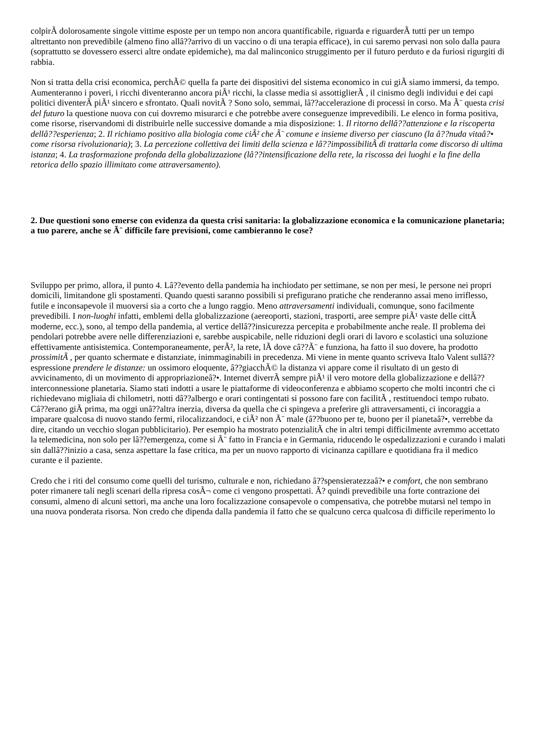colpirÃ dolorosamente singole vittime esposte per un tempo non ancora quantificabile, riguarda e riguarderÃ tutti per un tempo altrettanto non prevedibile (almeno fino allâ??arrivo di un vaccino o di una terapia efficace), in cui saremo pervasi non solo dalla paura (soprattutto se dovessero esserci altre ondate epidemiche), ma dal malinconico struggimento per il futuro perduto e da furiosi rigurgiti di rabbia.
Non si tratta della crisi economica, perchÃ© quella fa parte dei dispositivi del sistema economico in cui giÃ siamo immersi, da tempo. Aumenteranno i poveri, i ricchi diventeranno ancora piÃ¹ ricchi, la classe media si assottiglierÃ , il cinismo degli individui e dei capi politici diventerÃ piÃ¹ sincero e sfrontato. Quali novitÃ ? Sono solo, semmai, lâ??accelerazione di processi in corso. Ma Ã¨ questa crisi del futuro la questione nuova con cui dovremo misurarci e che potrebbe avere conseguenze imprevedibili. Le elenco in forma positiva, come risorse, riservandomi di distribuirle nelle successive domande a mia disposizione: 1. Il ritorno dellâ??attenzione e la riscoperta dellâ??esperienza; 2. Il richiamo positivo alla biologia come ciÃ² che Ã¨ comune e insieme diverso per ciascuno (la â??nuda vitaâ?• come risorsa rivoluzionaria); 3. La percezione collettiva dei limiti della scienza e lâ??impossibilitÃ di trattarla come discorso di ultima istanza; 4. La trasformazione profonda della globalizzazione (lâ??intensificazione della rete, la riscossa dei luoghi e la fine della retorica dello spazio illimitato come attraversamento).
2. Due questioni sono emerse con evidenza da questa crisi sanitaria: la globalizzazione economica e la comunicazione planetaria; a tuo parere, anche se Ã¨ difficile fare previsioni, come cambieranno le cose?
Sviluppo per primo, allora, il punto 4. Lâ??evento della pandemia ha inchiodato per settimane, se non per mesi, le persone nei propri domicili, limitandone gli spostamenti. Quando questi saranno possibili si prefigurano pratiche che renderanno assai meno irriflesso, futile e inconsapevole il muoversi sia a corto che a lungo raggio. Meno attraversamenti individuali, comunque, sono facilmente prevedibili. I non-luoghi infatti, emblemi della globalizzazione (aereoporti, stazioni, trasporti, aree sempre piÃ¹ vaste delle cittÃ moderne, ecc.), sono, al tempo della pandemia, al vertice dellâ??insicurezza percepita e probabilmente anche reale. Il problema dei pendolari potrebbe avere nelle differenziazioni e, sarebbe auspicabile, nelle riduzioni degli orari di lavoro e scolastici una soluzione effettivamente antisistemica. Contemporaneamente, perÃ², la rete, lÃ dove câ??Ã¨ e funziona, ha fatto il suo dovere, ha prodotto prossimitÃ , per quanto schermate e distanziate, inimmaginabili in precedenza. Mi viene in mente quanto scriveva Italo Valent sullâ??espressione prendere le distanze: un ossimoro eloquente, â??giacchÃ© la distanza vi appare come il risultato di un gesto di avvicinamento, di un movimento di appropriazioneâ?•. Internet diverrÃ sempre piÃ¹ il vero motore della globalizzazione e dellâ??interconnessione planetaria. Siamo stati indotti a usare le piattaforme di videoconferenza e abbiamo scoperto che molti incontri che ci richiedevano migliaia di chilometri, notti dâ??albergo e orari contingentati si possono fare con facilitÃ , restituendoci tempo rubato. Câ??erano giÃ prima, ma oggi unâ??altra inerzia, diversa da quella che ci spingeva a preferire gli attraversamenti, ci incoraggia a imparare qualcosa di nuovo stando fermi, rilocalizzandoci, e ciÃ² non Ã¨ male (â??buono per te, buono per il pianetaâ?•, verrebbe da dire, citando un vecchio slogan pubblicitario). Per esempio ha mostrato potenzialitÃ che in altri tempi difficilmente avremmo accettato la telemedicina, non solo per lâ??emergenza, come si Ã¨ fatto in Francia e in Germania, riducendo le ospedalizzazioni e curando i malati sin dallâ??inizio a casa, senza aspettare la fase critica, ma per un nuovo rapporto di vicinanza capillare e quotidiana fra il medico curante e il paziente.
Credo che i riti del consumo come quelli del turismo, culturale e non, richiedano â??spensieratezzaâ?• e comfort, che non sembrano poter rimanere tali negli scenari della ripresa cosÃ¬ come ci vengono prospettati. Ã? quindi prevedibile una forte contrazione dei consumi, almeno di alcuni settori, ma anche una loro focalizzazione consapevole o compensativa, che potrebbe mutarsi nel tempo in una nuova ponderata risorsa. Non credo che dipenda dalla pandemia il fatto che se qualcuno cerca qualcosa di difficile reperimento lo